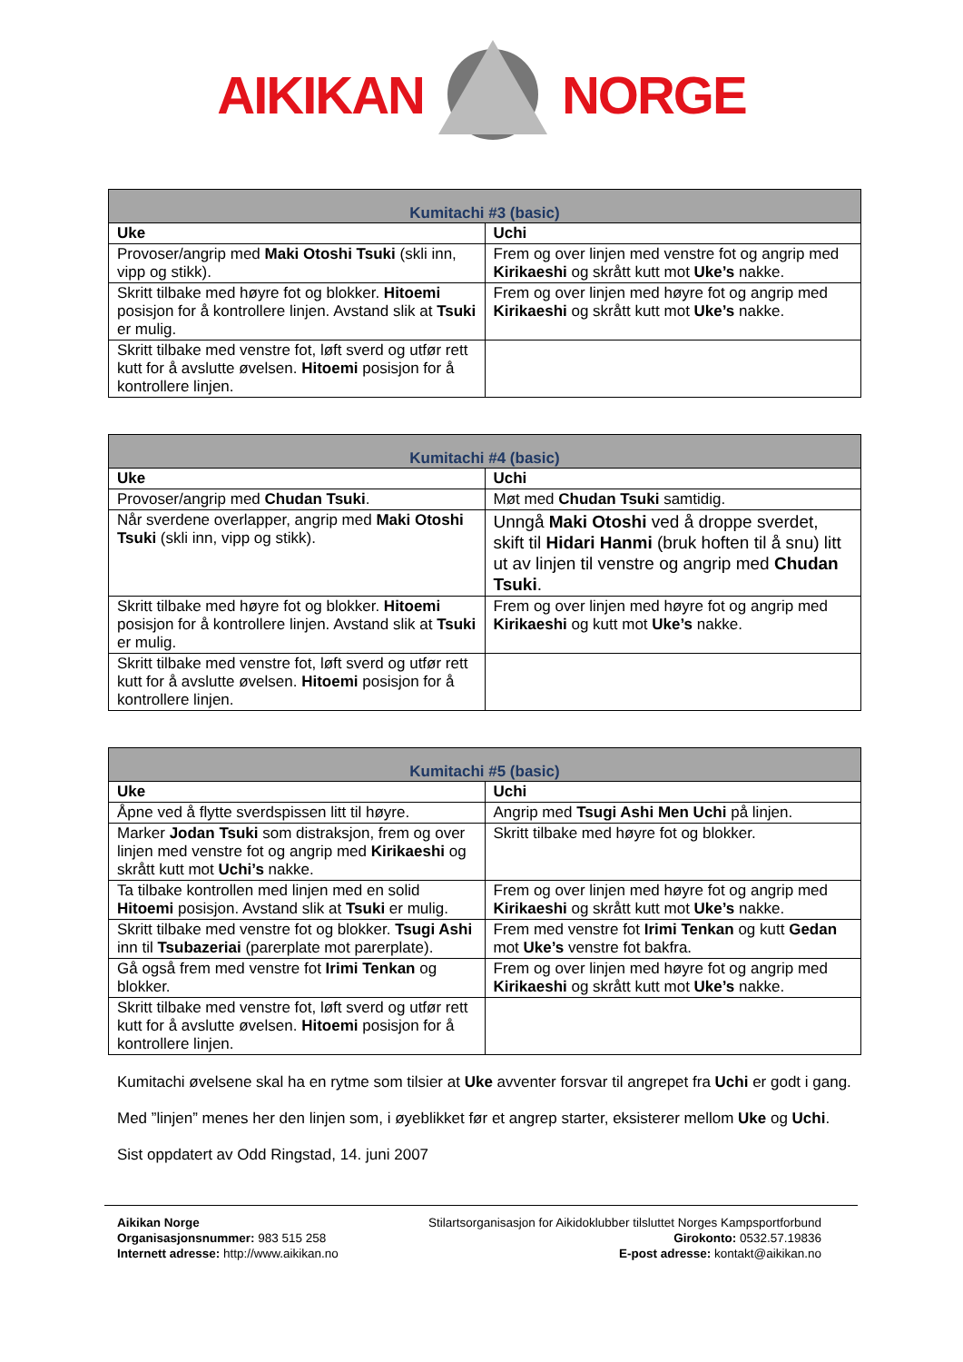AIKIKAN NORGE
| Kumitachi #3 (basic) | |
| --- | --- |
| Uke | Uchi |
| Provoser/angrip med Maki Otoshi Tsuki (skli inn, vipp og stikk). | Frem og over linjen med venstre fot og angrip med Kirikaeshi og skrått kutt mot Uke’s nakke. |
| Skritt tilbake med høyre fot og blokker. Hitoemi posisjon for å kontrollere linjen. Avstand slik at Tsuki er mulig. | Frem og over linjen med høyre fot og angrip med Kirikaeshi og skrått kutt mot Uke’s nakke. |
| Skritt tilbake med venstre fot, løft sverd og utfør rett kutt for å avslutte øvelsen. Hitoemi posisjon for å kontrollere linjen. | |
| Kumitachi #4 (basic) | |
| --- | --- |
| Uke | Uchi |
| Provoser/angrip med Chudan Tsuki . | Møt med Chudan Tsuki samtidig. |
| Når sverdene overlapper, angrip med Maki Otoshi Tsuki (skli inn, vipp og stikk). | Unngå Maki Otoshi ved å droppe sverdet, skift til Hidari Hanmi (bruk hoften til å snu) litt ut av linjen til venstre og angrip med Chudan Tsuki . |
| Skritt tilbake med høyre fot og blokker. Hitoemi posisjon for å kontrollere linjen. Avstand slik at Tsuki er mulig. | Frem og over linjen med høyre fot og angrip med Kirikaeshi og kutt mot Uke’s nakke. |
| Skritt tilbake med venstre fot, løft sverd og utfør rett kutt for å avslutte øvelsen. Hitoemi posisjon for å kontrollere linjen. | |
| Kumitachi #5 (basic) | |
| --- | --- |
| Uke | Uchi |
| Åpne ved å flytte sverdspissen litt til høyre. | Angrip med Tsugi Ashi Men Uchi på linjen. |
| Marker Jodan Tsuki som distraksjon, frem og over linjen med venstre fot og angrip med Kirikaeshi og skrått kutt mot Uchi’s nakke. | Skritt tilbake med høyre fot og blokker. |
| Ta tilbake kontrollen med linjen med en solid Hitoemi posisjon. Avstand slik at Tsuki er mulig. | Frem og over linjen med høyre fot og angrip med Kirikaeshi og skrått kutt mot Uke’s nakke. |
| Skritt tilbake med venstre fot og blokker. Tsugi Ashi inn til Tsubazeriai (parerplate mot parerplate). | Frem med venstre fot Irimi Tenkan og kutt Gedan mot Uke’s venstre fot bakfra. |
| Gå også frem med venstre fot Irimi Tenkan og blokker. | Frem og over linjen med høyre fot og angrip med Kirikaeshi og skrått kutt mot Uke’s nakke. |
| Skritt tilbake med venstre fot, løft sverd og utfør rett kutt for å avslutte øvelsen. Hitoemi posisjon for å kontrollere linjen. | |
Kumitachi øvelsene skal ha en rytme som tilsier at Uke avventer forsvar til angrepet fra Uchi er godt i gang.
Med ”linjen” menes her den linjen som, i øyeblikket før et angrep starter, eksisterer mellom Uke og Uchi.
Sist oppdatert av Odd Ringstad, 14. juni 2007
Aikikan Norge
Organisasjonsnummer: 983 515 258
Internett adresse: http://www.aikikan.no
Stilartsorganisasjon for Aikidoklubber tilsluttet Norges Kampsportforbund
Girokonto: 0532.57.19836
E-post adresse: kontakt@aikikan.no